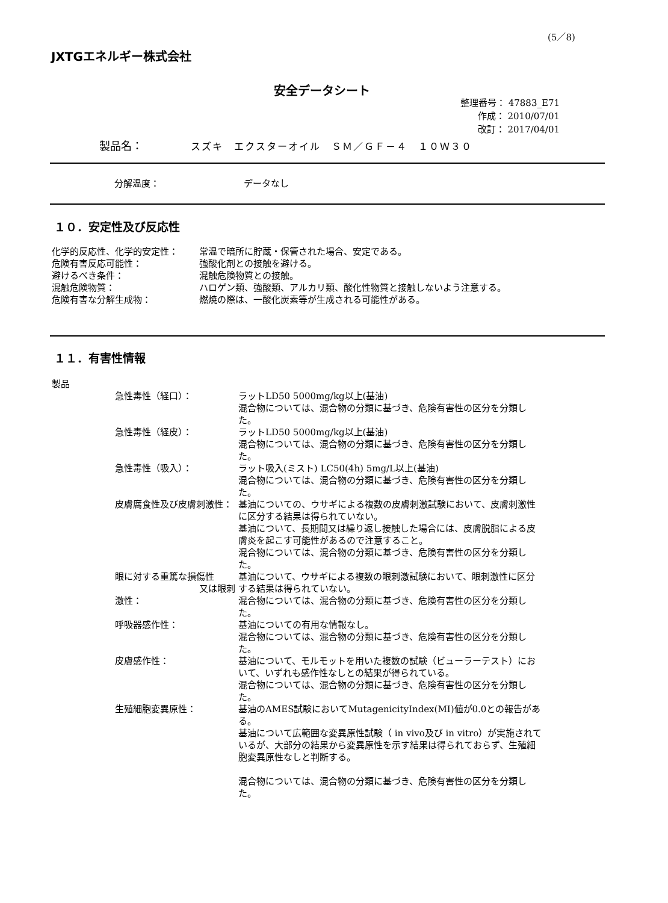(5／8)
JXTGエネルギー株式会社
安全データシート
整理番号： 47883_E71
作成： 2010/07/01
改訂： 2017/04/01
製品名： スズキ　エクスターオイル　ＳＭ／ＧＦ－４　１０Ｗ３０
分解温度： データなし
１０．安定性及び反応性
化学的反応性、化学的安定性： 常温で暗所に貯蔵・保管された場合、安定である。
危険有害反応可能性： 強酸化剤との接触を避ける。
避けるべき条件： 混触危険物質との接触。
混触危険物質： ハロゲン類、強酸類、アルカリ類、酸化性物質と接触しないよう注意する。
危険有害な分解生成物： 燃焼の際は、一酸化炭素等が生成される可能性がある。
１１．有害性情報
製品
急性毒性（経口）： ラットLD50 5000mg/kg以上(基油)
混合物については、混合物の分類に基づき、危険有害性の区分を分類した。
急性毒性（経皮）： ラットLD50 5000mg/kg以上(基油)
混合物については、混合物の分類に基づき、危険有害性の区分を分類した。
急性毒性（吸入）： ラット吸入(ミスト) LC50(4h) 5mg/L以上(基油)
混合物については、混合物の分類に基づき、危険有害性の区分を分類した。
皮膚腐食性及び皮膚刺激性： 基油についての、ウサギによる複数の皮膚刺激試験において、皮膚刺激性に区分する結果は得られていない。
基油について、長期間又は繰り返し接触した場合には、皮膚脱脂による皮膚炎を起こす可能性があるので注意すること。
混合物については、混合物の分類に基づき、危険有害性の区分を分類した。
眼に対する重篤な損傷性
又は眼刺激性：
基油について、ウサギによる複数の眼刺激試験において、眼刺激性に区分する結果は得られていない。
混合物については、混合物の分類に基づき、危険有害性の区分を分類した。
呼吸器感作性： 基油についての有用な情報なし。
混合物については、混合物の分類に基づき、危険有害性の区分を分類した。
皮膚感作性： 基油について、モルモットを用いた複数の試験（ビューラーテスト）において、いずれも感作性なしとの結果が得られている。
混合物については、混合物の分類に基づき、危険有害性の区分を分類した。
生殖細胞変異原性： 基油のAMES試験においてMutagenicityIndex(MI)値が0.0との報告がある。
基油について広範囲な変異原性試験（ in vivo及び in vitro）が実施されているが、大部分の結果から変異原性を示す結果は得られておらず、生殖細胞変異原性なしと判断する。
混合物については、混合物の分類に基づき、危険有害性の区分を分類した。